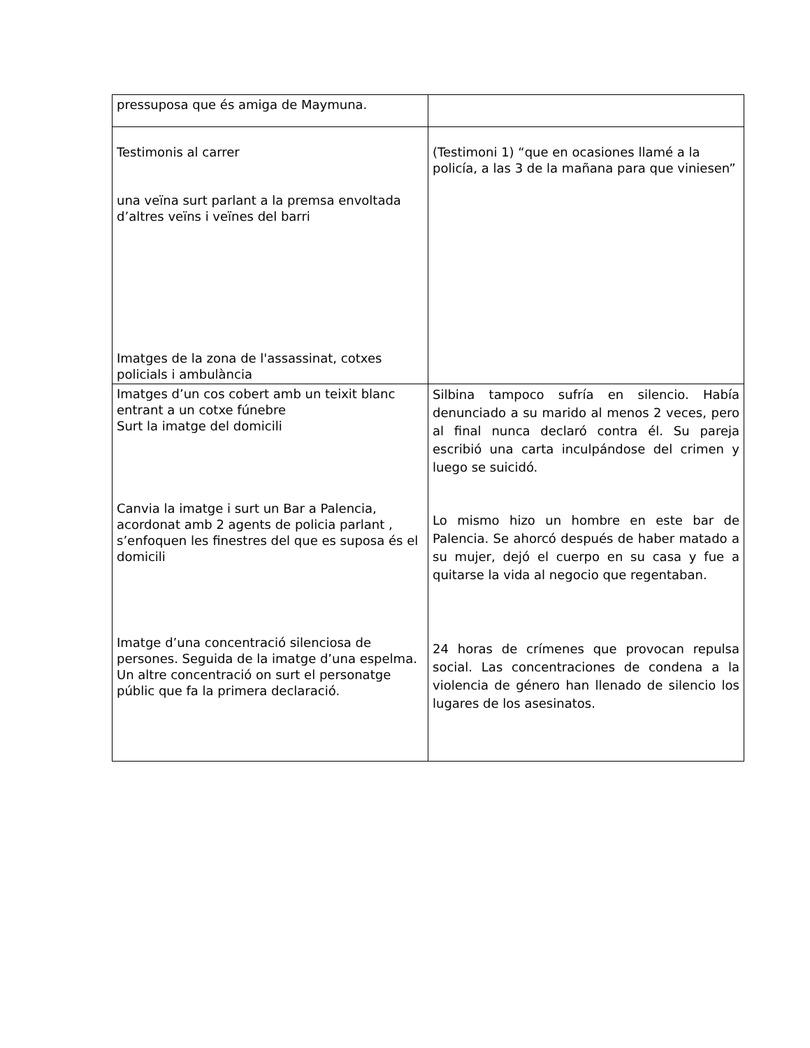| pressuposa que és amiga de Maymuna. | |
| Testimonis al carrer una veïna surt parlant a la premsa envoltada d’altres veïns i veïnes del barri Imatges de la zona de l'assassinat, cotxes policials i ambulància | (Testimoni 1) “que en ocasiones llamé a la policía, a las 3 de la mañana para que viniesen” |
| Imatges d’un cos cobert amb un teixit blanc entrant a un cotxe fúnebre Surt la imatge del domicili Canvia la imatge i surt un Bar a Palencia, acordonat amb 2 agents de policia parlant , s’enfoquen les finestres del que es suposa és el domicili Imatge d’una concentració silenciosa de persones. Seguida de la imatge d’una espelma. Un altre concentració on surt el personatge públic que fa la primera declaració. | Silbina tampoco sufría en silencio. Había denunciado a su marido al menos 2 veces, pero al final nunca declaró contra él. Su pareja escribió una carta inculpándose del crimen y luego se suicidó. Lo mismo hizo un hombre en este bar de Palencia. Se ahorcó después de haber matado a su mujer, dejó el cuerpo en su casa y fue a quitarse la vida al negocio que regentaban. 24 horas de crímenes que provocan repulsa social. Las concentraciones de condena a la violencia de género han llenado de silencio los lugares de los asesinatos. |